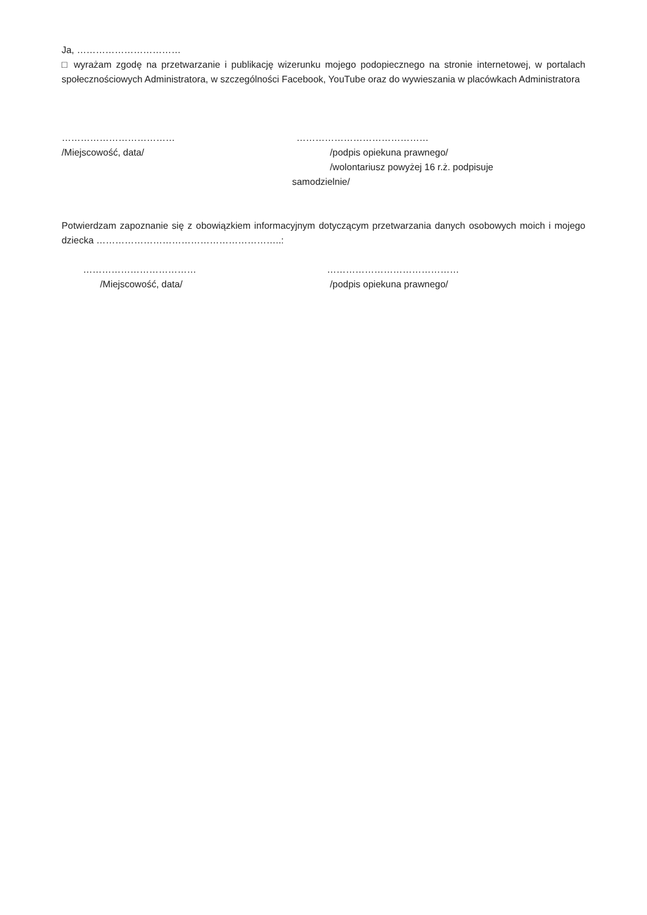Ja, ……………………………
□ wyrażam zgodę na przetwarzanie i publikację wizerunku mojego podopiecznego na stronie internetowej, w portalach społecznościowych Administratora, w szczególności Facebook, YouTube oraz do wywieszania w placówkach Administratora
……………………………… ……………………………………
/Miejscowość, data/ /podpis opiekuna prawnego/
/wolontariusz powyżej 16 r.ż. podpisuje
samodzielnie/
Potwierdzam zapoznanie się z obowiązkiem informacyjnym dotyczącym przetwarzania danych osobowych moich i mojego dziecka …………………………………………………..:
……………………………… ……………………………………
/Miejscowość, data/ /podpis opiekuna prawnego/